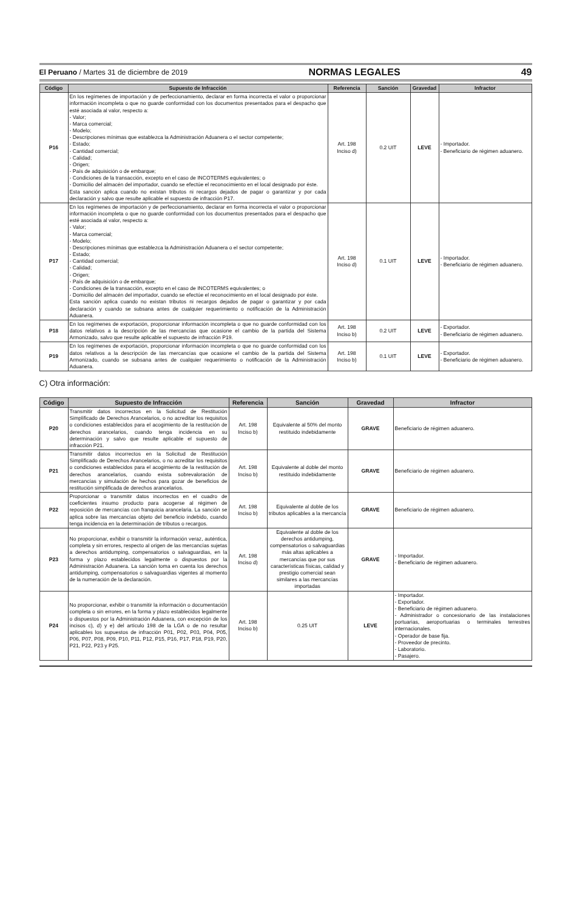El Peruano / Martes 31 de diciembre de 2019 NORMAS LEGALES 49
| Código | Supuesto de Infracción | Referencia | Sanción | Gravedad | Infractor |
| --- | --- | --- | --- | --- | --- |
| P16 | En los regímenes de importación y de perfeccionamiento, declarar en forma incorrecta el valor o proporcionar información incompleta o que no guarde conformidad con los documentos presentados para el despacho que esté asociada al valor, respecto a: - Valor; - Marca comercial; - Modelo; - Descripciones mínimas que establezca la Administración Aduanera o el sector competente; - Estado; - Cantidad comercial; - Calidad; - Origen; - País de adquisición o de embarque; - Condiciones de la transacción, excepto en el caso de INCOTERMS equivalentes; o - Domicilio del almacén del importador, cuando se efectúe el reconocimiento en el local designado por éste. Esta sanción aplica cuando no existan tributos ni recargos dejados de pagar o garantizar y por cada declaración y salvo que resulte aplicable el supuesto de infracción P17. | Art. 198 Inciso d) | 0.2 UIT | LEVE | - Importador. - Beneficiario de régimen aduanero. |
| P17 | En los regímenes de importación y de perfeccionamiento, declarar en forma incorrecta el valor o proporcionar información incompleta o que no guarde conformidad con los documentos presentados para el despacho que esté asociada al valor, respecto a: - Valor; - Marca comercial; - Modelo; - Descripciones mínimas que establezca la Administración Aduanera o el sector competente; - Estado; - Cantidad comercial; - Calidad; - Origen; - País de adquisición o de embarque; - Condiciones de la transacción, excepto en el caso de INCOTERMS equivalentes; o - Domicilio del almacén del importador, cuando se efectúe el reconocimiento en el local designado por éste. Esta sanción aplica cuando no existan tributos ni recargos dejados de pagar o garantizar y por cada declaración y cuando se subsana antes de cualquier requerimiento o notificación de la Administración Aduanera. | Art. 198 Inciso d) | 0.1 UIT | LEVE | - Importador. - Beneficiario de régimen aduanero. |
| P18 | En los regímenes de exportación, proporcionar información incompleta o que no guarde conformidad con los datos relativos a la descripción de las mercancías que ocasione el cambio de la partida del Sistema Armonizado, salvo que resulte aplicable el supuesto de infracción P19. | Art. 198 Inciso b) | 0.2 UIT | LEVE | - Exportador. - Beneficiario de régimen aduanero. |
| P19 | En los regímenes de exportación, proporcionar información incompleta o que no guarde conformidad con los datos relativos a la descripción de las mercancías que ocasione el cambio de la partida del Sistema Armonizado, cuando se subsana antes de cualquier requerimiento o notificación de la Administración Aduanera. | Art. 198 Inciso b) | 0.1 UIT | LEVE | - Exportador. - Beneficiario de régimen aduanero. |
C) Otra información:
| Código | Supuesto de Infracción | Referencia | Sanción | Gravedad | Infractor |
| --- | --- | --- | --- | --- | --- |
| P20 | Transmitir datos incorrectos en la Solicitud de Restitución Simplificado de Derechos Arancelarios, o no acreditar los requisitos o condiciones establecidos para el acogimiento de la restitución de derechos arancelarios, cuando tenga incidencia en su determinación y salvo que resulte aplicable el supuesto de infracción P21. | Art. 198 Inciso b) | Equivalente al 50% del monto restituido indebidamente | GRAVE | Beneficiario de régimen aduanero. |
| P21 | Transmitir datos incorrectos en la Solicitud de Restitución Simplificado de Derechos Arancelarios, o no acreditar los requisitos o condiciones establecidos para el acogimiento de la restitución de derechos arancelarios, cuando exista sobrevaloración de mercancías y simulación de hechos para gozar de beneficios de restitución simplificada de derechos arancelarios. | Art. 198 Inciso b) | Equivalente al doble del monto restituido indebidamente | GRAVE | Beneficiario de régimen aduanero. |
| P22 | Proporcionar o transmitir datos incorrectos en el cuadro de coeficientes insumo producto para acogerse al régimen de reposición de mercancías con franquicia arancelaria. La sanción se aplica sobre las mercancías objeto del beneficio indebido, cuando tenga incidencia en la determinación de tributos o recargos. | Art. 198 Inciso b) | Equivalente al doble de los tributos aplicables a la mercancía | GRAVE | Beneficiario de régimen aduanero. |
| P23 | No proporcionar, exhibir o transmitir la información veraz, auténtica, completa y sin errores, respecto al origen de las mercancías sujetas a derechos antidumping, compensatorios o salvaguardias, en la forma y plazo establecidos legalmente o dispuestos por la Administración Aduanera. La sanción toma en cuenta los derechos antidumping, compensatorios o salvaguardias vigentes al momento de la numeración de la declaración. | Art. 198 Inciso d) | Equivalente al doble de los derechos antidumping, compensatorios o salvaguardias más altas aplicables a mercancías que por sus características físicas, calidad y prestigio comercial sean similares a las mercancías importadas | GRAVE | - Importador. - Beneficiario de régimen aduanero. |
| P24 | No proporcionar, exhibir o transmitir la información o documentación completa o sin errores, en la forma y plazo establecidos legalmente o dispuestos por la Administración Aduanera, con excepción de los incisos c), d) y e) del artículo 198 de la LGA o de no resultar aplicables los supuestos de infracción P01, P02, P03, P04, P05, P06, P07, P08, P09, P10, P11, P12, P15, P16, P17, P18, P19, P20, P21, P22, P23 y P25. | Art. 198 Inciso b) | 0.25 UIT | LEVE | - Importador. - Exportador. - Beneficiario de régimen aduanero. - Administrador o concesionario de las instalaciones portuarias, aeroportuarias o terminales terrestres internacionales. - Operador de base fija. - Proveedor de precinto. - Laboratorio. - Pasajero. |